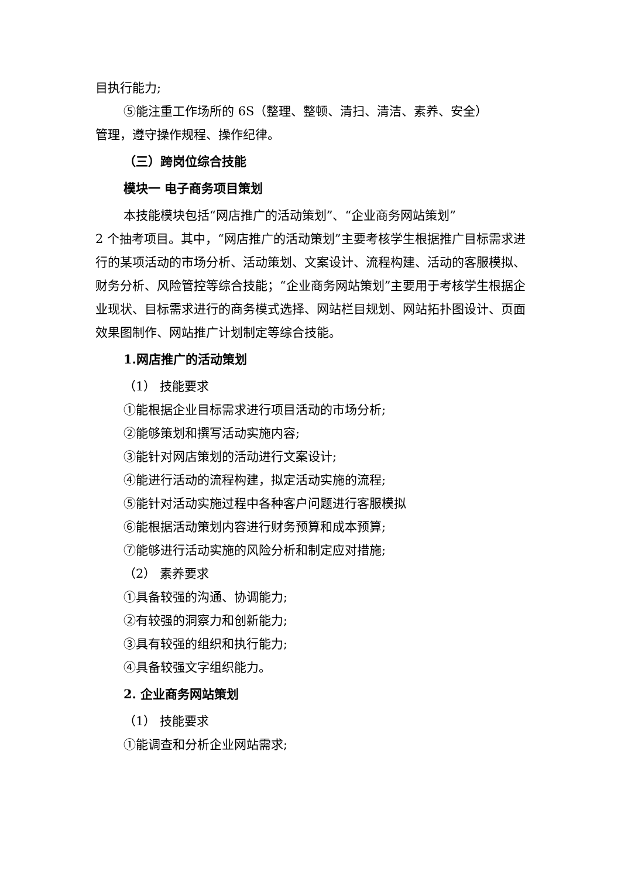目执行能力;
⑤能注重工作场所的 6S（整理、整顿、清扫、清洁、素养、安全）
管理，遵守操作规程、操作纪律。
（三）跨岗位综合技能
模块一 电子商务项目策划
本技能模块包括“网店推广的活动策划”、“企业商务网站策划”
2 个抽考项目。其中，“网店推广的活动策划”主要考核学生根据推广目标需求进行的某项活动的市场分析、活动策划、文案设计、流程构建、活动的客服模拟、财务分析、风险管控等综合技能；“企业商务网站策划”主要用于考核学生根据企业现状、目标需求进行的商务模式选择、网站栏目规划、网站拓扑图设计、页面效果图制作、网站推广计划制定等综合技能。
1.网店推广的活动策划
（1） 技能要求
①能根据企业目标需求进行项目活动的市场分析;
②能够策划和撰写活动实施内容;
③能针对网店策划的活动进行文案设计;
④能进行活动的流程构建，拟定活动实施的流程;
⑤能针对活动实施过程中各种客户问题进行客服模拟
⑥能根据活动策划内容进行财务预算和成本预算;
⑦能够进行活动实施的风险分析和制定应对措施;
（2） 素养要求
①具备较强的沟通、协调能力;
②有较强的洞察力和创新能力;
③具有较强的组织和执行能力;
④具备较强文字组织能力。
2. 企业商务网站策划
（1） 技能要求
①能调查和分析企业网站需求;